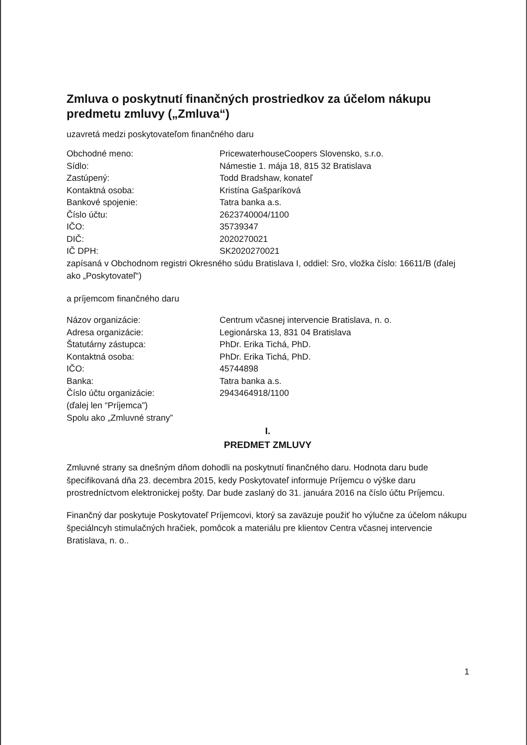Zmluva o poskytnutí finančných prostriedkov za účelom nákupu predmetu zmluvy („Zmluva“)
uzavretá medzi poskytovateľom finančného daru
| Obchodné meno: | PricewaterhouseCoopers Slovensko, s.r.o. |
| Sídlo: | Námestie 1. mája 18, 815 32 Bratislava |
| Zastúpený: | Todd Bradshaw, konateľ |
| Kontaktná osoba: | Kristína Gašparíková |
| Bankové spojenie: | Tatra banka a.s. |
| Číslo účtu: | 2623740004/1100 |
| IČO: | 35739347 |
| DIČ: | 2020270021 |
| IČ DPH: | SK2020270021 |
zapísaná v Obchodnom registri Okresného súdu Bratislava I, oddiel: Sro, vložka číslo: 16611/B (ďalej ako „Poskytovateľ“)
a príjemcom finančného daru
| Názov organizácie: | Centrum včasnej intervencie Bratislava, n. o. |
| Adresa organizácie: | Legionárska 13, 831 04 Bratislava |
| Štatutárny zástupca: | PhDr. Erika Tichá, PhD. |
| Kontaktná osoba: | PhDr. Erika Tichá, PhD. |
| IČO: | 45744898 |
| Banka: | Tatra banka a.s. |
| Číslo účtu organizácie: | 2943464918/1100 |
(ďalej len “Príjemca”)
Spolu ako „Zmluvné strany”
I.
PREDMET ZMLUVY
Zmluvné strany sa dnešným dňom dohodli na poskytnutí finančného daru. Hodnota daru bude špecifikovaná dňa 23. decembra 2015, kedy Poskytovateľ informuje Príjemcu o výške daru prostredníctvom elektronickej pošty. Dar bude zaslaný do 31. januára 2016 na číslo účtu Príjemcu.
Finančný dar poskytuje Poskytovateľ Príjemcovi, ktorý sa zaväzuje použiť ho výlučne za účelom nákupu špeciálncyh stimulačných hračiek, pomôcok a materiálu pre klientov Centra včasnej intervencie Bratislava, n. o..
1